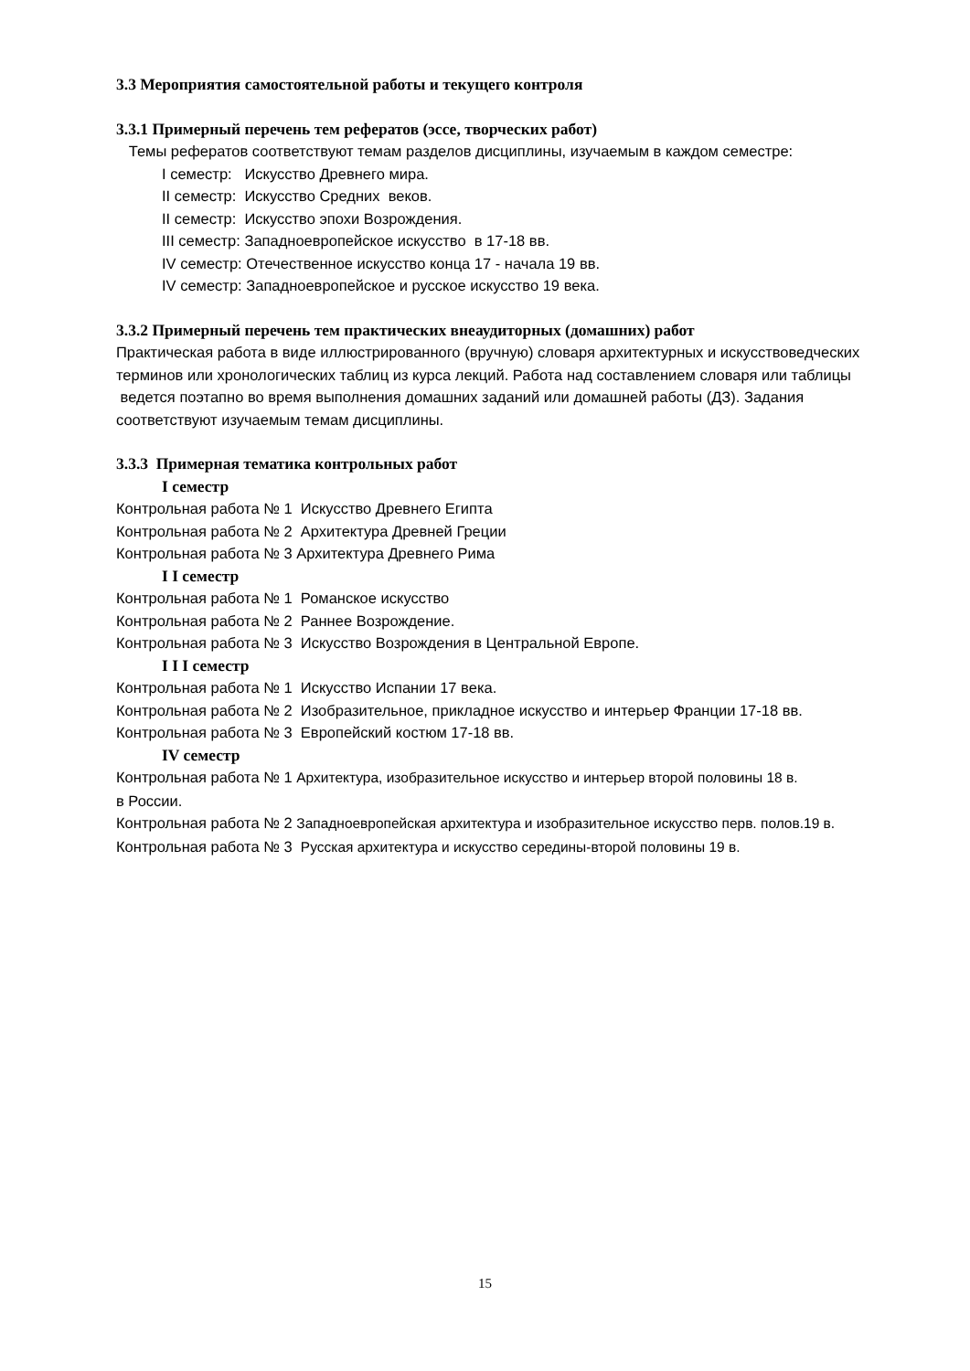3.3 Мероприятия самостоятельной работы и текущего контроля
3.3.1 Примерный перечень тем рефератов (эссе, творческих работ)
Темы рефератов соответствуют темам разделов дисциплины, изучаемым в каждом семестре:
I семестр: Искусство Древнего мира.
II семестр: Искусство Средних веков.
II семестр: Искусство эпохи Возрождения.
III семестр: Западноевропейское искусство в 17-18 вв.
IV семестр: Отечественное искусство конца 17 - начала 19 вв.
IV семестр: Западноевропейское и русское искусство 19 века.
3.3.2 Примерный перечень тем практических внеаудиторных (домашних) работ
Практическая работа в виде иллюстрированного (вручную) словаря архитектурных и искусствоведческих терминов или хронологических таблиц из курса лекций. Работа над составлением словаря или таблицы ведется поэтапно во время выполнения домашних заданий или домашней работы (ДЗ). Задания соответствуют изучаемым темам дисциплины.
3.3.3 Примерная тематика контрольных работ
I семестр
Контрольная работа № 1 Искусство Древнего Египта
Контрольная работа № 2 Архитектура Древней Греции
Контрольная работа № 3 Архитектура Древнего Рима
I I семестр
Контрольная работа № 1 Романское искусство
Контрольная работа № 2 Раннее Возрождение.
Контрольная работа № 3 Искусство Возрождения в Центральной Европе.
I I I семестр
Контрольная работа № 1 Искусство Испании 17 века.
Контрольная работа № 2 Изобразительное, прикладное искусство и интерьер Франции 17-18 вв.
Контрольная работа № 3 Европейский костюм 17-18 вв.
IV семестр
Контрольная работа № 1 Архитектура, изобразительное искусство и интерьер второй половины 18 в.
в России.
Контрольная работа № 2 Западноевропейская архитектура и изобразительное искусство перв. полов.19 в.
Контрольная работа № 3 Русская архитектура и искусство середины-второй половины 19 в.
15